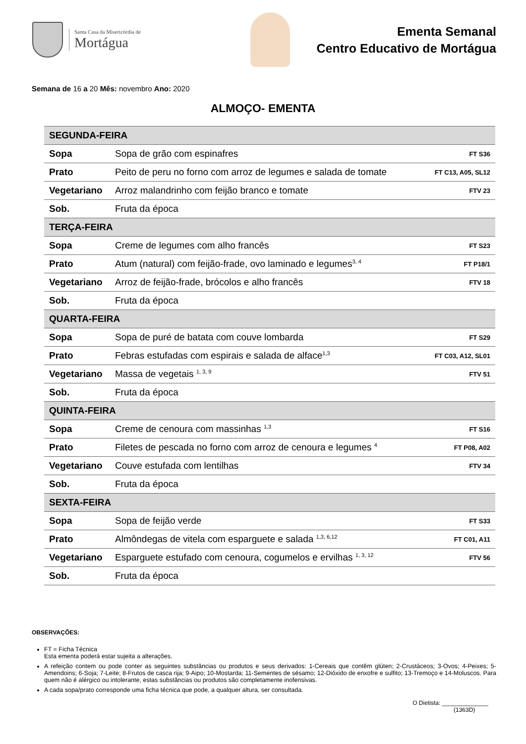Santa Casa da Misericórdia de
Mortágua
Ementa Semanal
Centro Educativo de Mortágua
Semana de 16 a 20 Mês: novembro Ano: 2020
ALMOÇO- EMENTA
| SEGUNDA-FEIRA | | |
| --- | --- | --- |
| Sopa | Sopa de grão com espinafres | FT S36 |
| Prato | Peito de peru no forno com arroz de legumes e salada de tomate | FT C13, A05, SL12 |
| Vegetariano | Arroz malandrinho com feijão branco e tomate | FTV 23 |
| Sob. | Fruta da época | |
| TERÇA-FEIRA | | |
| Sopa | Creme de legumes com alho francês | FT S23 |
| Prato | Atum (natural) com feijão-frade, ovo laminado e legumes<sup>3, 4</sup> | FT P18/1 |
| Vegetariano | Arroz de feijão-frade, brócolos e alho francês | FTV 18 |
| Sob. | Fruta da época | |
| QUARTA-FEIRA | | |
| Sopa | Sopa de puré de batata com couve lombarda | FT S29 |
| Prato | Febras estufadas com espirais e salada de alface<sup>1,3</sup> | FT C03, A12, SL01 |
| Vegetariano | Massa de vegetais <sup>1, 3, 9</sup> | FTV 51 |
| Sob. | Fruta da época | |
| QUINTA-FEIRA | | |
| Sopa | Creme de cenoura com massinhas <sup>1,3</sup> | FT S16 |
| Prato | Filetes de pescada no forno com arroz de cenoura e legumes <sup>4</sup> | FT P08, A02 |
| Vegetariano | Couve estufada com lentilhas | FTV 34 |
| Sob. | Fruta da época | |
| SEXTA-FEIRA | | |
| Sopa | Sopa de feijão verde | FT S33 |
| Prato | Almôndegas de vitela com esparguete e salada <sup>1,3, 6,12</sup> | FT C01, A11 |
| Vegetariano | Esparguete estufado com cenoura, cogumelos e ervilhas <sup>1, 3, 12</sup> | FTV 56 |
| Sob. | Fruta da época | |
OBSERVAÇÕES:
FT = Ficha Técnica
Esta ementa poderá estar sujeita a alterações.
A refeição contem ou pode conter as seguintes substâncias ou produtos e seus derivados: 1-Cereais que contêm glúten; 2-Crustáceos; 3-Ovos; 4-Peixes; 5-Amendoins; 6-Soja; 7-Leite; 8-Frutos de casca rija; 9-Aipo; 10-Mostarda; 11-Sementes de sésamo; 12-Dióxido de enxofre e sulfito; 13-Tremoço e 14-Moluscos. Para quem não é alérgico ou intolerante, estas substâncias ou produtos são completamente inofensivas.
A cada sopa/prato corresponde uma ficha técnica que pode, a qualquer altura, ser consultada.
O Dietista: ______________
(1363D)